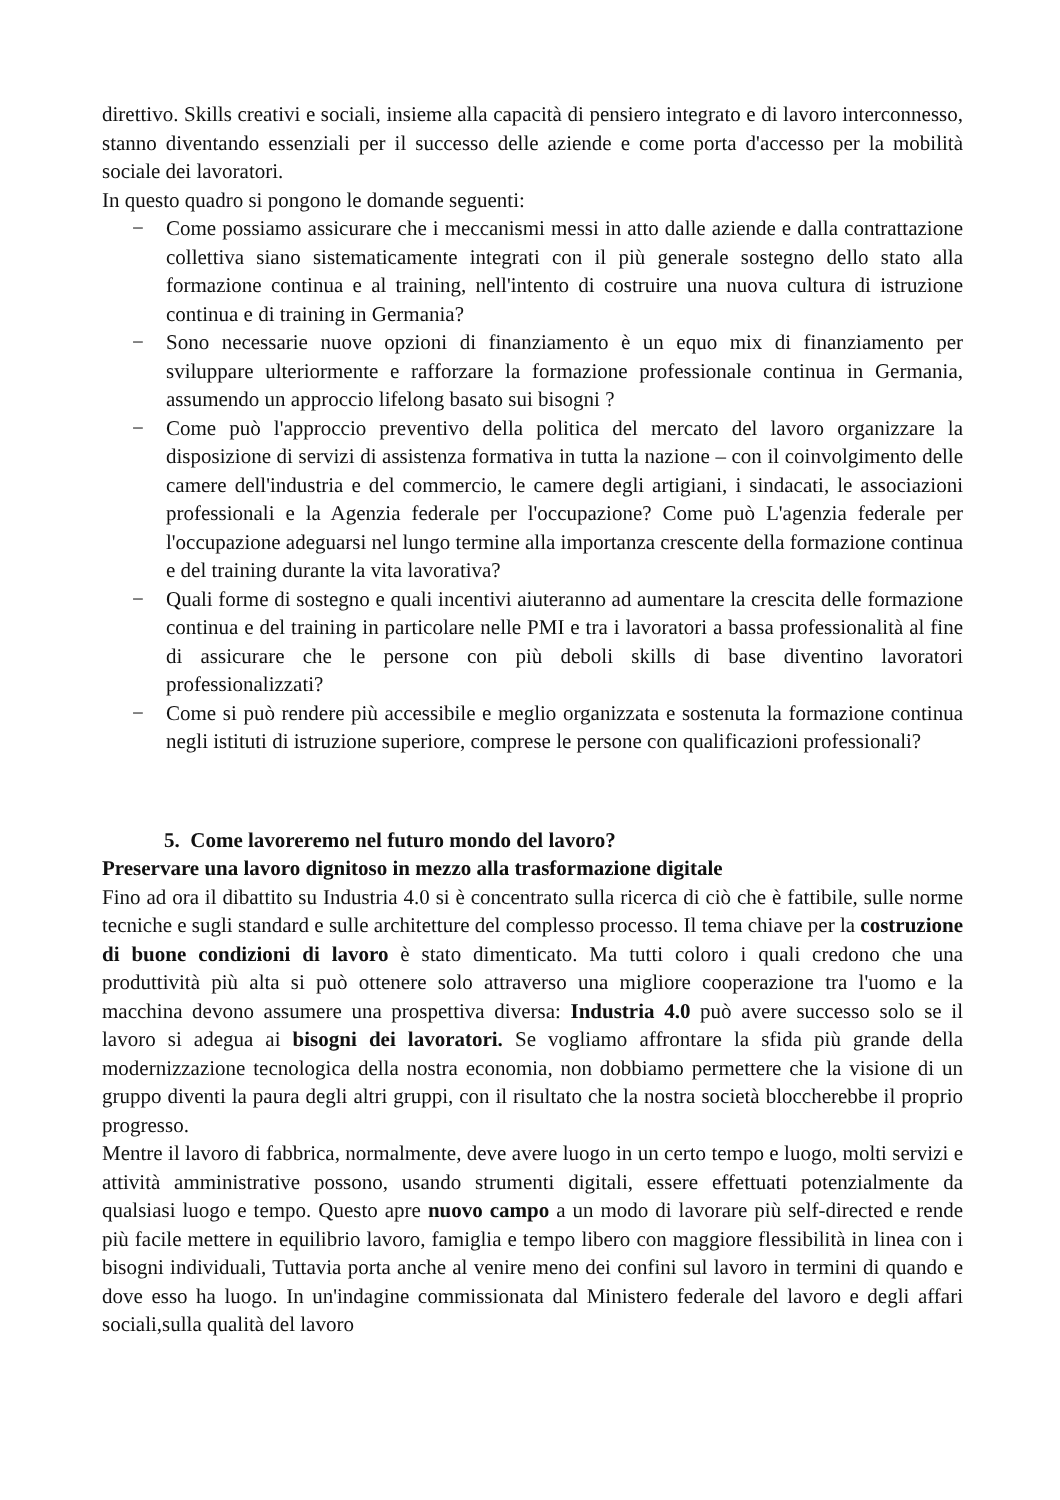direttivo. Skills creativi e sociali, insieme alla capacità di pensiero integrato e di lavoro interconnesso, stanno diventando essenziali per il successo delle aziende e come porta d'accesso per la mobilità sociale dei lavoratori.
In questo quadro si pongono le domande seguenti:
− Come possiamo assicurare che i meccanismi messi in atto dalle aziende e dalla contrattazione collettiva siano sistematicamente integrati con il più generale sostegno dello stato alla formazione continua e al training, nell'intento di costruire una nuova cultura di istruzione continua e di training in Germania?
− Sono necessarie nuove opzioni di finanziamento è un equo mix di finanziamento per sviluppare ulteriormente e rafforzare la formazione professionale continua in Germania, assumendo un approccio lifelong basato sui bisogni ?
− Come può l'approccio preventivo della politica del mercato del lavoro organizzare la disposizione di servizi di assistenza formativa in tutta la nazione – con il coinvolgimento delle camere dell'industria e del commercio, le camere degli artigiani, i sindacati, le associazioni professionali e la Agenzia federale per l'occupazione? Come può L'agenzia federale per l'occupazione adeguarsi nel lungo termine alla importanza crescente della formazione continua e del training durante la vita lavorativa?
− Quali forme di sostegno e quali incentivi aiuteranno ad aumentare la crescita delle formazione continua e del training in particolare nelle PMI e tra i lavoratori a bassa professionalità al fine di assicurare che le persone con più deboli skills di base diventino lavoratori professionalizzati?
− Come si può rendere più accessibile e meglio organizzata e sostenuta la formazione continua negli istituti di istruzione superiore, comprese le persone con qualificazioni professionali?
5. Come lavoreremo nel futuro mondo del lavoro?
Preservare una lavoro dignitoso in mezzo alla trasformazione digitale
Fino ad ora il dibattito su Industria 4.0 si è concentrato sulla ricerca di ciò che è fattibile, sulle norme tecniche e sugli standard e sulle architetture del complesso processo. Il tema chiave per la costruzione di buone condizioni di lavoro è stato dimenticato. Ma tutti coloro i quali credono che una produttività più alta si può ottenere solo attraverso una migliore cooperazione tra l'uomo e la macchina devono assumere una prospettiva diversa: Industria 4.0 può avere successo solo se il lavoro si adegua ai bisogni dei lavoratori. Se vogliamo affrontare la sfida più grande della modernizzazione tecnologica della nostra economia, non dobbiamo permettere che la visione di un gruppo diventi la paura degli altri gruppi, con il risultato che la nostra società bloccherebbe il proprio progresso.
Mentre il lavoro di fabbrica, normalmente, deve avere luogo in un certo tempo e luogo, molti servizi e attività amministrative possono, usando strumenti digitali, essere effettuati potenzialmente da qualsiasi luogo e tempo. Questo apre nuovo campo a un modo di lavorare più self-directed e rende più facile mettere in equilibrio lavoro, famiglia e tempo libero con maggiore flessibilità in linea con i bisogni individuali, Tuttavia porta anche al venire meno dei confini sul lavoro in termini di quando e dove esso ha luogo. In un'indagine commissionata dal Ministero federale del lavoro e degli affari sociali,sulla qualità del lavoro